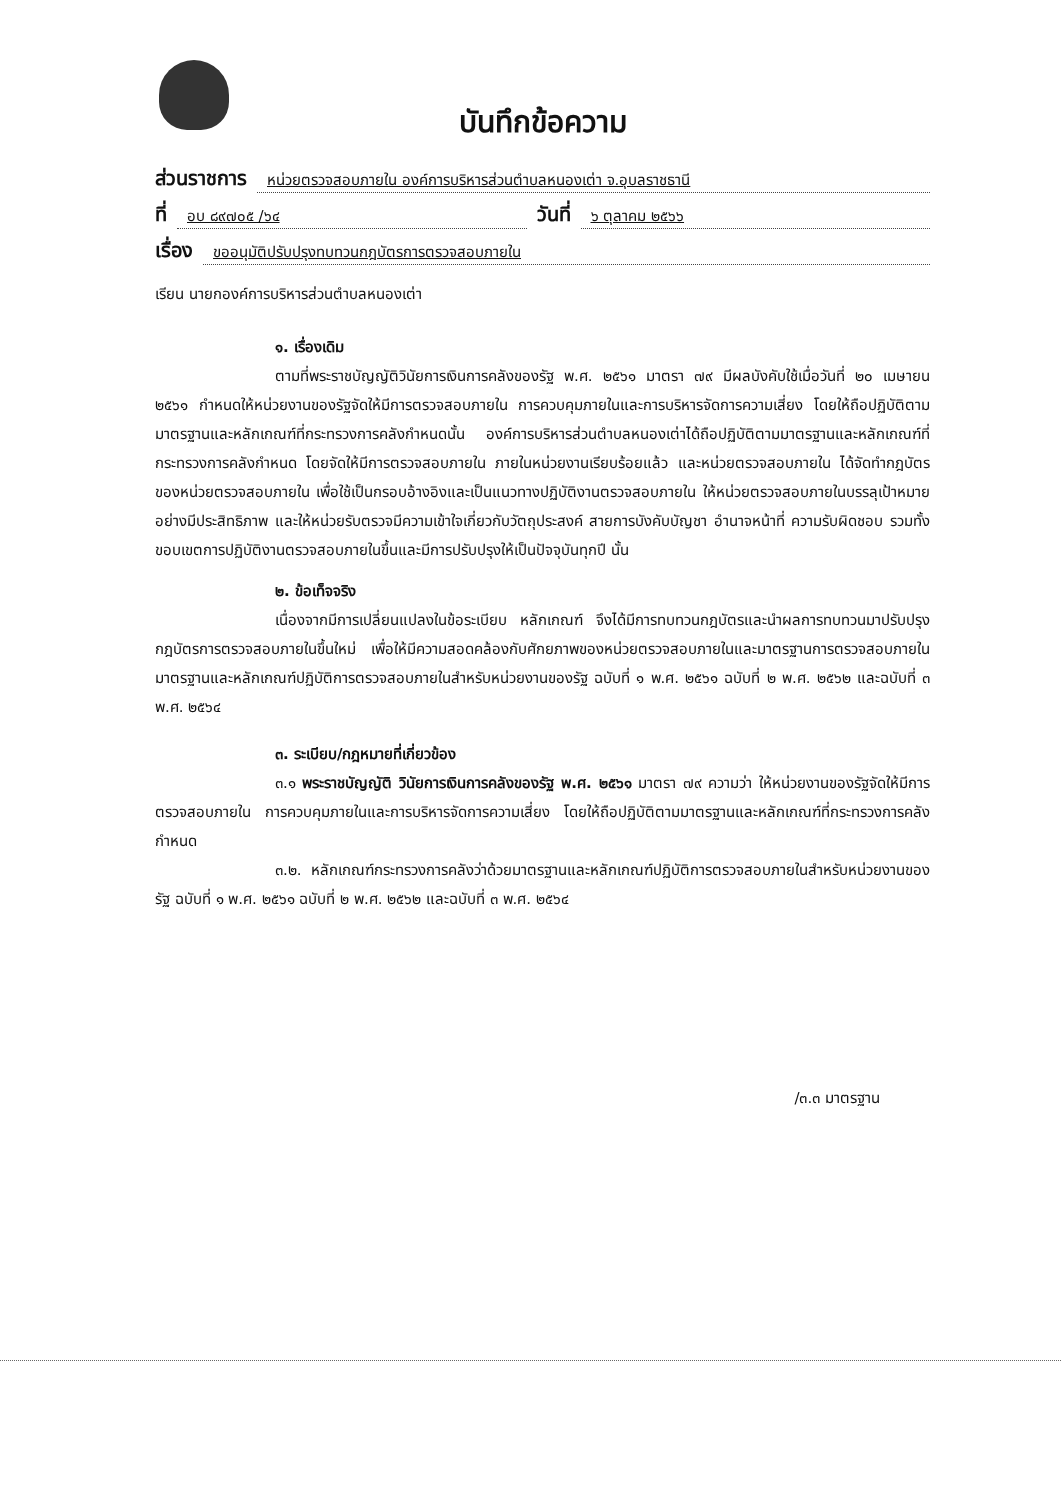บันทึกข้อความ
ส่วนราชการ หน่วยตรวจสอบภายใน องค์การบริหารส่วนตำบลหนองเต่า จ.อุบลราชธานี
ที่ อบ ๘๙๗๐๕ /๖๔ วันที่ ๖ ตุลาคม ๒๕๖๖
เรื่อง ขออนุมัติปรับปรุงทบทวนกฎบัตรการตรวจสอบภายใน
เรียน นายกองค์การบริหารส่วนตำบลหนองเต่า
๑. เรื่องเดิม
ตามที่พระราชบัญญัติวินัยการเงินการคลังของรัฐ พ.ศ. ๒๕๖๑ มาตรา ๗๙ มีผลบังคับใช้เมื่อวันที่ ๒๐ เมษายน ๒๕๖๑ กำหนดให้หน่วยงานของรัฐจัดให้มีการตรวจสอบภายใน การควบคุมภายในและการบริหารจัดการความเสี่ยง โดยให้ถือปฏิบัติตามมาตรฐานและหลักเกณฑ์ที่กระทรวงการคลังกำหนดนั้น องค์การบริหารส่วนตำบลหนองเต่าได้ถือปฏิบัติตามมาตรฐานและหลักเกณฑ์ที่กระทรวงการคลังกำหนด โดยจัดให้มีการตรวจสอบภายใน ภายในหน่วยงานเรียบร้อยแล้ว และหน่วยตรวจสอบภายใน ได้จัดทำกฎบัตรของหน่วยตรวจสอบภายใน เพื่อใช้เป็นกรอบอ้างอิงและเป็นแนวทางปฏิบัติงานตรวจสอบภายใน ให้หน่วยตรวจสอบภายในบรรลุเป้าหมายอย่างมีประสิทธิภาพ และให้หน่วยรับตรวจมีความเข้าใจเกี่ยวกับวัตถุประสงค์ สายการบังคับบัญชา อำนาจหน้าที่ ความรับผิดชอบ รวมทั้งขอบเขตการปฏิบัติงานตรวจสอบภายในขึ้นและมีการปรับปรุงให้เป็นปัจจุบันทุกปี นั้น
๒. ข้อเท็จจริง
เนื่องจากมีการเปลี่ยนแปลงในข้อระเบียบ หลักเกณฑ์ จึงได้มีการทบทวนกฎบัตรและนำผลการทบทวนมาปรับปรุงกฎบัตรการตรวจสอบภายในขึ้นใหม่ เพื่อให้มีความสอดคล้องกับศักยภาพของหน่วยตรวจสอบภายในและมาตรฐานการตรวจสอบภายในมาตรฐานและหลักเกณฑ์ปฏิบัติการตรวจสอบภายในสำหรับหน่วยงานของรัฐ ฉบับที่ ๑ พ.ศ. ๒๕๖๑ ฉบับที่ ๒ พ.ศ. ๒๕๖๒ และฉบับที่ ๓ พ.ศ. ๒๕๖๔
๓. ระเบียบ/กฎหมายที่เกี่ยวข้อง
๓.๑ พระราชบัญญัติ วินัยการเงินการคลังของรัฐ พ.ศ. ๒๕๖๑ มาตรา ๗๙ ความว่า ให้หน่วยงานของรัฐจัดให้มีการตรวจสอบภายใน การควบคุมภายในและการบริหารจัดการความเสี่ยง โดยให้ถือปฏิบัติตามมาตรฐานและหลักเกณฑ์ที่กระทรวงการคลังกำหนด
๓.๒. หลักเกณฑ์กระทรวงการคลังว่าด้วยมาตรฐานและหลักเกณฑ์ปฏิบัติการตรวจสอบภายในสำหรับหน่วยงานของรัฐ ฉบับที่ ๑ พ.ศ. ๒๕๖๑ ฉบับที่ ๒ พ.ศ. ๒๕๖๒ และฉบับที่ ๓ พ.ศ. ๒๕๖๔
/๓.๓ มาตรฐาน